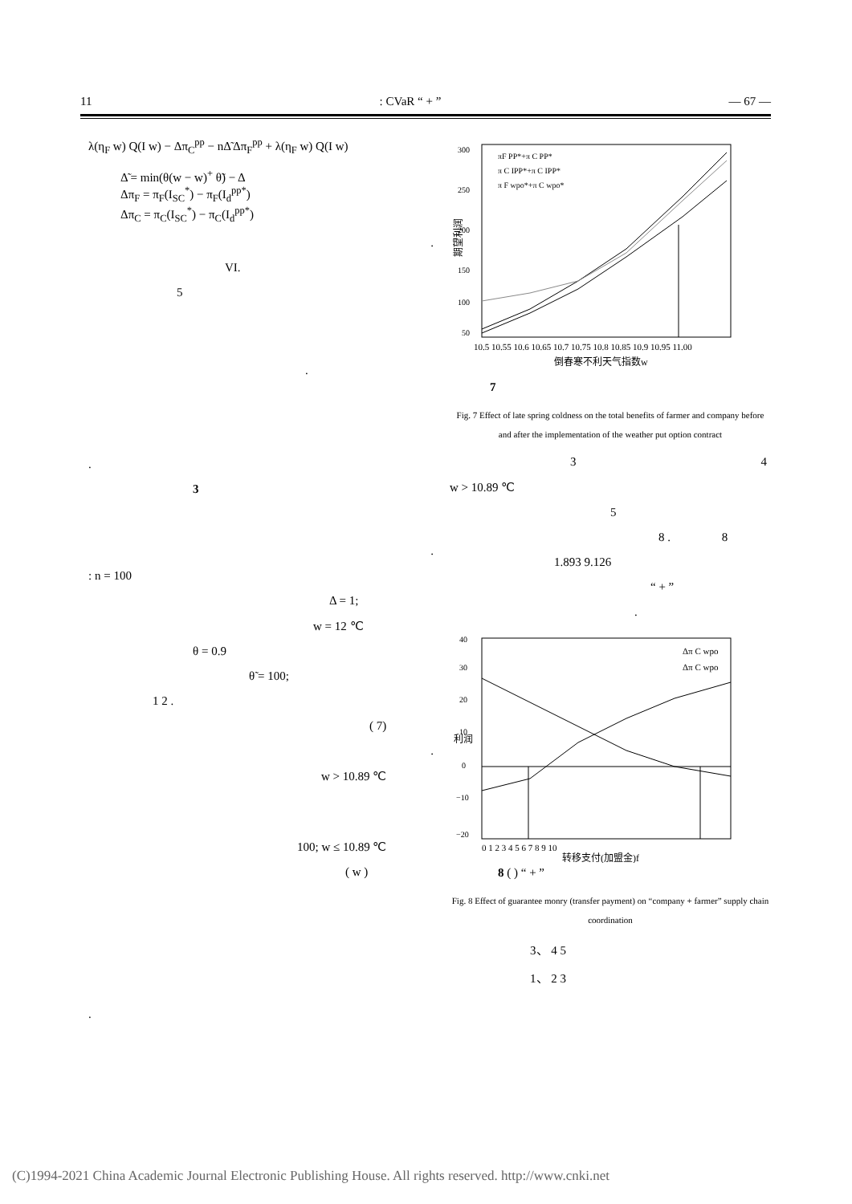11: CVaR “ + ” — 67 —
λ(η<sub>F</sub> w) Q(I w) − Δπ<sub>C</sub><sup>pp</sup> − nΔ̃ Δπ<sub>F</sub><sup>pp</sup> + λ(η<sub>F</sub> w) Q(I w)
Δ̃ = min(θ(w − w)<sup>+</sup> θ̃) − Δ
Δπ<sub>F</sub> = π<sub>F</sub>(I<sub>SC</sub><sup>*</sup>) − π<sub>F</sub>(I<sub>d</sub><sup>pp*</sup>)
Δπ<sub>C</sub> = π<sub>C</sub>(I<sub>SC</sub><sup>*</sup>) − π<sub>C</sub>(I<sub>d</sub><sup>pp*</sup>)
.
VI.
5
.
.
3
.
: n = 100
Δ = 1;
w = 12 ℃
θ = 0.9
θ̃ = 100;
1 2 .
( 7)
.
w > 10.89 ℃
100; w ≤ 10.89 ℃
( w )
.
期望利润
10.5 10.55 10.6 10.65 10.7 10.75 10.8 10.85 10.9 10.95 11.00
倒春寒不利天气指数w
πF PP*+π C PP*
π C IPP*+π C IPP*
π F wpo*+π C wpo*
300
250
200
150
100
50
7
Fig. 7 Effect of late spring coldness on the total benefits of farmer and company before and after the implementation of the weather put option contract
3 4
w > 10.89 ℃
5
8 . 8
1.893 9.126
“ + ”
.
利润
0 1 2 3 4 5 6 7 8 9 10
转移支付(加盟金)f
Δπ C wpo
Δπ C wpo
40
30
20
10
0
−10
−20
8 ( ) “ + ”
Fig. 8 Effect of guarantee monry (transfer payment) on “company + farmer” supply chain coordination
3、 4 5
1、 2 3
(C)1994-2021 China Academic Journal Electronic Publishing House. All rights reserved. http://www.cnki.net